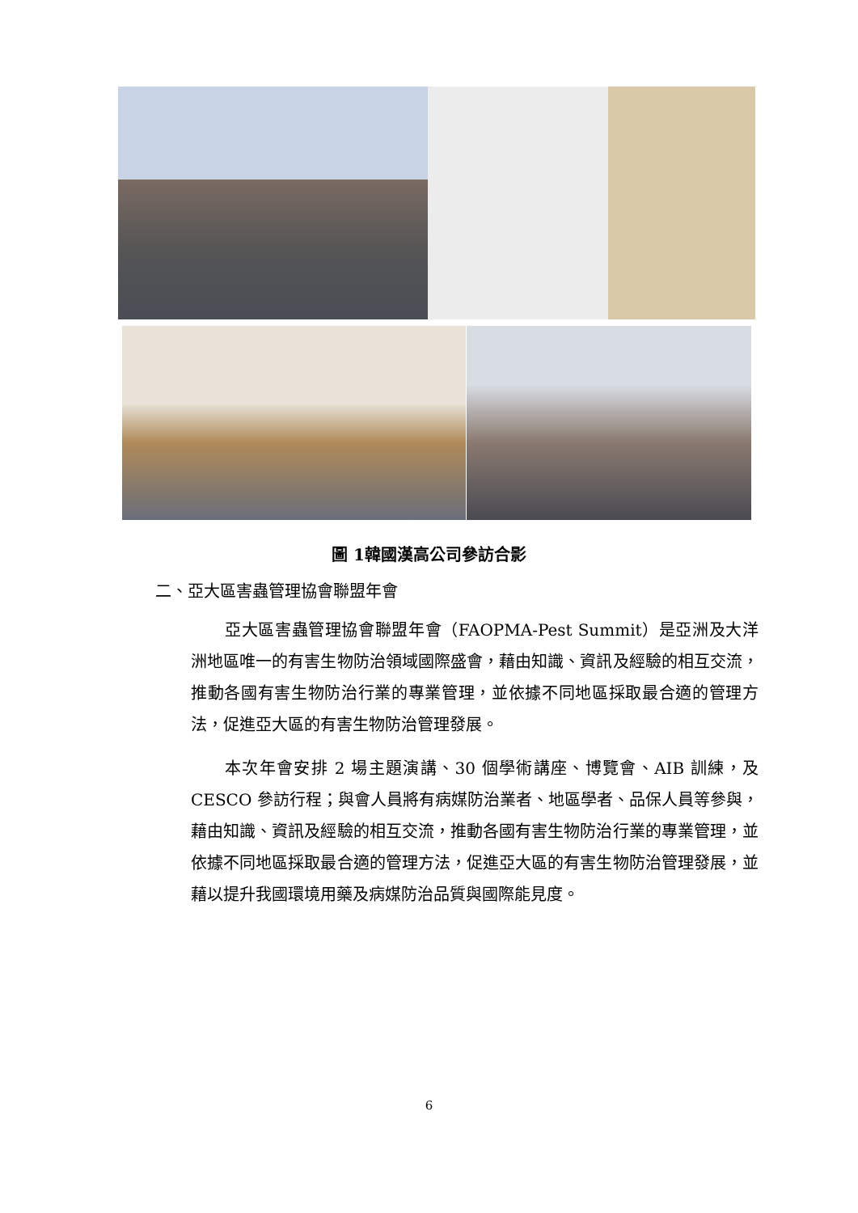圖 1韓國漢高公司參訪合影
二、亞大區害蟲管理協會聯盟年會
亞大區害蟲管理協會聯盟年會（FAOPMA-Pest Summit）是亞洲及大洋洲地區唯一的有害生物防治領域國際盛會，藉由知識、資訊及經驗的相互交流，推動各國有害生物防治行業的專業管理，並依據不同地區採取最合適的管理方法，促進亞大區的有害生物防治管理發展。
本次年會安排 2 場主題演講、30 個學術講座、博覽會、AIB 訓練，及 CESCO 參訪行程；與會人員將有病媒防治業者、地區學者、品保人員等參與，藉由知識、資訊及經驗的相互交流，推動各國有害生物防治行業的專業管理，並依據不同地區採取最合適的管理方法，促進亞大區的有害生物防治管理發展，並藉以提升我國環境用藥及病媒防治品質與國際能見度。
6